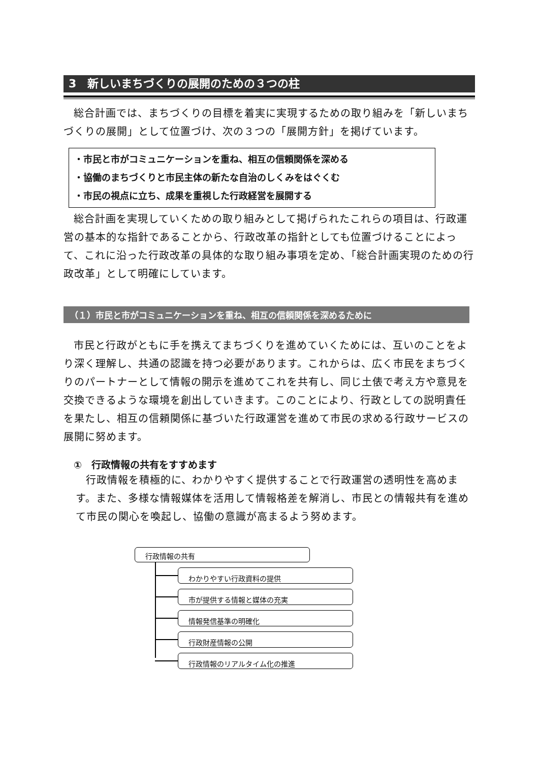3　新しいまちづくりの展開のための３つの柱
総合計画では、まちづくりの目標を着実に実現するための取り組みを「新しいまちづくりの展開」として位置づけ、次の３つの「展開方針」を掲げています。
・市民と市がコミュニケーションを重ね、相互の信頼関係を深める
・協働のまちづくりと市民主体の新たな自治のしくみをはぐくむ
・市民の視点に立ち、成果を重視した行政経営を展開する
総合計画を実現していくための取り組みとして掲げられたこれらの項目は、行政運営の基本的な指針であることから、行政改革の指針としても位置づけることによって、これに沿った行政改革の具体的な取り組み事項を定め、「総合計画実現のための行政改革」として明確にしています。
（１）市民と市がコミュニケーションを重ね、相互の信頼関係を深めるために
市民と行政がともに手を携えてまちづくりを進めていくためには、互いのことをより深く理解し、共通の認識を持つ必要があります。これからは、広く市民をまちづくりのパートナーとして情報の開示を進めてこれを共有し、同じ土俵で考え方や意見を交換できるような環境を創出していきます。このことにより、行政としての説明責任を果たし、相互の信頼関係に基づいた行政運営を進めて市民の求める行政サービスの展開に努めます。
①　行政情報の共有をすすめます
行政情報を積極的に、わかりやすく提供することで行政運営の透明性を高めます。また、多様な情報媒体を活用して情報格差を解消し、市民との情報共有を進めて市民の関心を喚起し、協働の意識が高まるよう努めます。
行政情報の共有
わかりやすい行政資料の提供
市が提供する情報と媒体の充実
情報発信基準の明確化
行政財産情報の公開
行政情報のリアルタイム化の推進